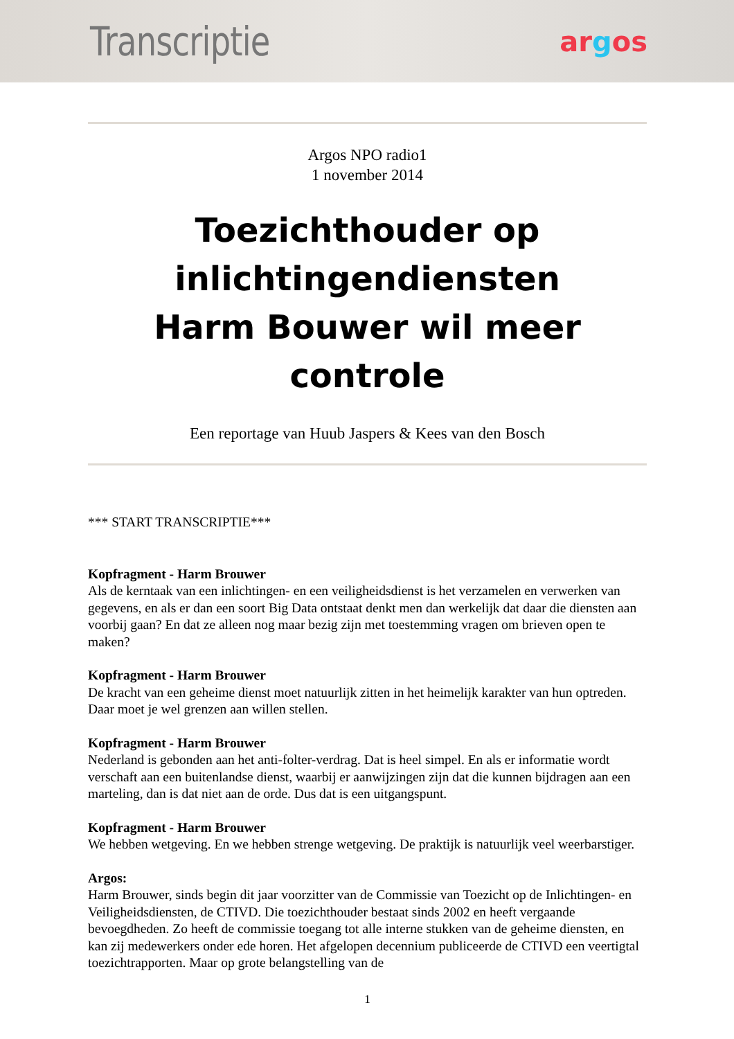Transcriptie
argos
Argos NPO radio1
1 november 2014
Toezichthouder op inlichtingendiensten Harm Bouwer wil meer controle
Een reportage van Huub Jaspers & Kees van den Bosch
*** START TRANSCRIPTIE***
Kopfragment - Harm Brouwer
Als de kerntaak van een inlichtingen- en een veiligheidsdienst is het verzamelen en verwerken van gegevens, en als er dan een soort Big Data ontstaat denkt men dan werkelijk dat daar die diensten aan voorbij gaan? En dat ze alleen nog maar bezig zijn met toestemming vragen om brieven open te maken?
Kopfragment - Harm Brouwer
De kracht van een geheime dienst moet natuurlijk zitten in het heimelijk karakter van hun optreden. Daar moet je wel grenzen aan willen stellen.
Kopfragment - Harm Brouwer
Nederland is gebonden aan het anti-folter-verdrag. Dat is heel simpel. En als er informatie wordt verschaft aan een buitenlandse dienst, waarbij er aanwijzingen zijn dat die kunnen bijdragen aan een marteling, dan is dat niet aan de orde. Dus dat is een uitgangspunt.
Kopfragment - Harm Brouwer
We hebben wetgeving. En we hebben strenge wetgeving. De praktijk is natuurlijk veel weerbarstiger.
Argos:
Harm Brouwer, sinds begin dit jaar voorzitter van de Commissie van Toezicht op de Inlichtingen- en Veiligheidsdiensten, de CTIVD. Die toezichthouder bestaat sinds 2002 en heeft vergaande bevoegdheden. Zo heeft de commissie toegang tot alle interne stukken van de geheime diensten, en kan zij medewerkers onder ede horen. Het afgelopen decennium publiceerde de CTIVD een veertigtal toezichtrapporten. Maar op grote belangstelling van de
1